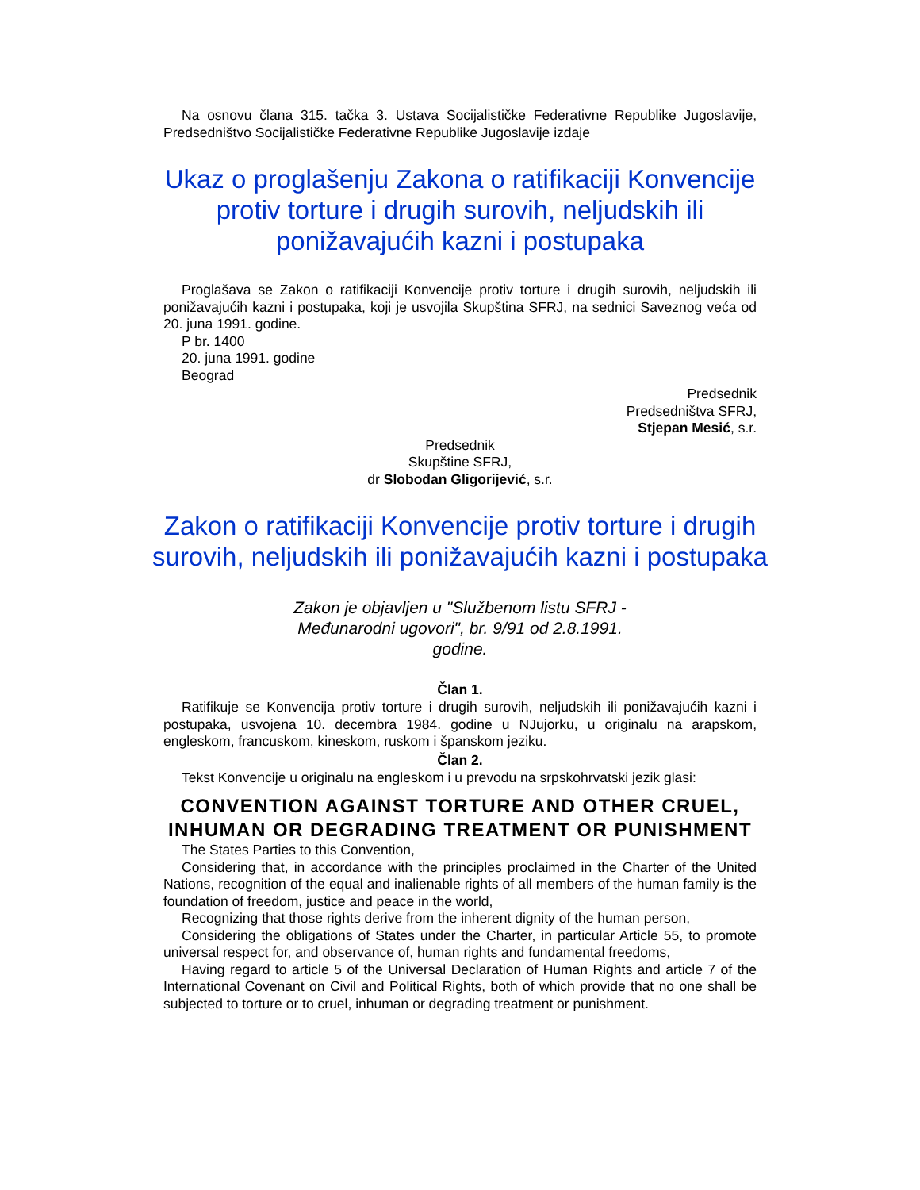Na osnovu člana 315. tačka 3. Ustava Socijalističke Federativne Republike Jugoslavije, Predsedništvo Socijalističke Federativne Republike Jugoslavije izdaje
Ukaz o proglašenju Zakona o ratifikaciji Konvencije protiv torture i drugih surovih, neljudskih ili ponižavajućih kazni i postupaka
Proglašava se Zakon o ratifikaciji Konvencije protiv torture i drugih surovih, neljudskih ili ponižavajućih kazni i postupaka, koji je usvojila Skupština SFRJ, na sednici Saveznog veća od 20. juna 1991. godine.
P br. 1400
20. juna 1991. godine
Beograd
Predsednik
Predsedništva SFRJ,
Stjepan Mesić, s.r.
Predsednik
Skupštine SFRJ,
dr Slobodan Gligorijević, s.r.
Zakon o ratifikaciji Konvencije protiv torture i drugih surovih, neljudskih ili ponižavajućih kazni i postupaka
Zakon je objavljen u "Službenom listu SFRJ -
Međunarodni ugovori", br. 9/91 od 2.8.1991.
godine.
Član 1.
Ratifikuje se Konvencija protiv torture i drugih surovih, neljudskih ili ponižavajućih kazni i postupaka, usvojena 10. decembra 1984. godine u NJujorku, u originalu na arapskom, engleskom, francuskom, kineskom, ruskom i španskom jeziku.
Član 2.
Tekst Konvencije u originalu na engleskom i u prevodu na srpskohrvatski jezik glasi:
CONVENTION AGAINST TORTURE AND OTHER CRUEL, INHUMAN OR DEGRADING TREATMENT OR PUNISHMENT
The States Parties to this Convention,
Considering that, in accordance with the principles proclaimed in the Charter of the United Nations, recognition of the equal and inalienable rights of all members of the human family is the foundation of freedom, justice and peace in the world,
Recognizing that those rights derive from the inherent dignity of the human person,
Considering the obligations of States under the Charter, in particular Article 55, to promote universal respect for, and observance of, human rights and fundamental freedoms,
Having regard to article 5 of the Universal Declaration of Human Rights and article 7 of the International Covenant on Civil and Political Rights, both of which provide that no one shall be subjected to torture or to cruel, inhuman or degrading treatment or punishment.